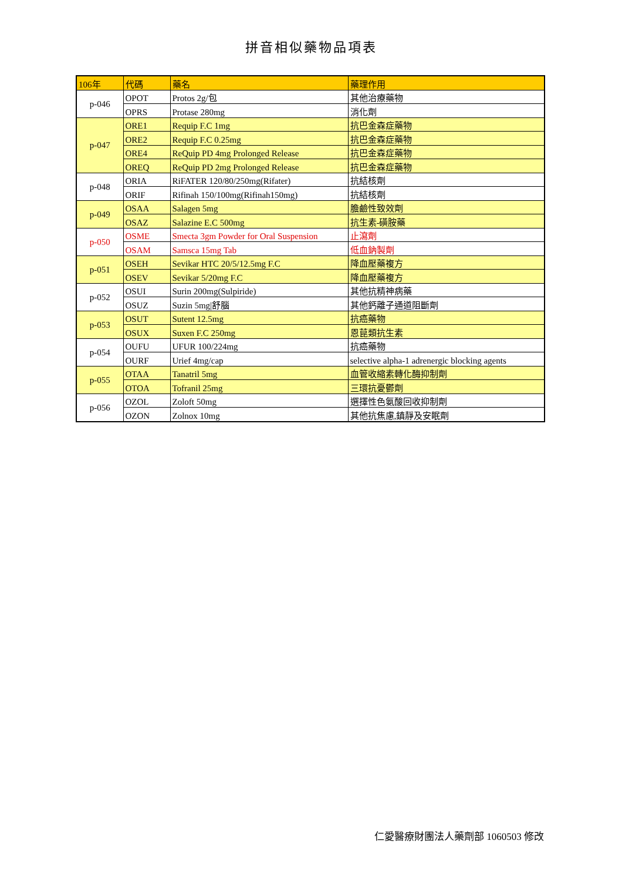拼音相似藥物品項表
| 106年 | 代碼 | 藥名 | 藥理作用 |
| p-046 | OPOT | Protos 2g/包 | 其他治療藥物 |
| | OPRS | Protase 280mg | 消化劑 |
| p-047 | ORE1 | Requip F.C 1mg | 抗巴金森症藥物 |
| | ORE2 | Requip F.C 0.25mg | 抗巴金森症藥物 |
| | ORE4 | ReQuip PD 4mg Prolonged Release | 抗巴金森症藥物 |
| | OREQ | ReQuip PD 2mg Prolonged Release | 抗巴金森症藥物 |
| p-048 | ORIA | RiFATER 120/80/250mg(Rifater) | 抗結核劑 |
| | ORIF | Rifinah 150/100mg(Rifinah150mg) | 抗結核劑 |
| p-049 | OSAA | Salagen 5mg | 膽鹼性致效劑 |
| | OSAZ | Salazine E.C 500mg | 抗生素-磺胺藥 |
| p-050 | OSME | Smecta 3gm Powder for Oral Suspension | 止瀉劑 |
| | OSAM | Samsca 15mg Tab | 低血鈉製劑 |
| p-051 | OSEH | Sevikar HTC 20/5/12.5mg F.C | 降血壓藥複方 |
| | OSEV | Sevikar 5/20mg F.C | 降血壓藥複方 |
| p-052 | OSUI | Surin 200mg(Sulpiride) | 其他抗精神病藥 |
| | OSUZ | Suzin 5mg/舒腦 | 其他鈣離子通道阻斷劑 |
| p-053 | OSUT | Sutent 12.5mg | 抗癌藥物 |
| | OSUX | Suxen F.C 250mg | 恩菎類抗生素 |
| p-054 | OUFU | UFUR 100/224mg | 抗癌藥物 |
| | OURF | Urief 4mg/cap | selective alpha-1 adrenergic blocking agents |
| p-055 | OTAA | Tanatril 5mg | 血管收縮素轉化酶抑制劑 |
| | OTOA | Tofranil 25mg | 三環抗憂鬱劑 |
| p-056 | OZOL | Zoloft 50mg | 選擇性色氨酸回收抑制劑 |
| | OZON | Zolnox 10mg | 其他抗焦慮,鎮靜及安眠劑 |
仁愛醫療財團法人藥劑部 1060503 修改